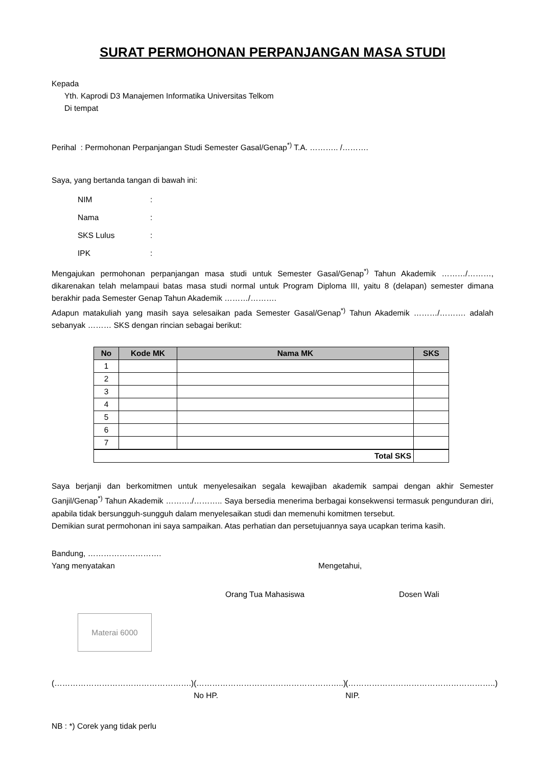SURAT PERMOHONAN PERPANJANGAN MASA STUDI
Kepada
Yth. Kaprodi D3 Manajemen Informatika Universitas Telkom
Di tempat
Perihal : Permohonan Perpanjangan Studi Semester Gasal/Genap<sup>*)</sup> T.A. ……….. /……….
Saya, yang bertanda tangan di bawah ini:
NIM:
Nama:
SKS Lulus:
IPK:
Mengajukan permohonan perpanjangan masa studi untuk Semester Gasal/Genap<sup>*)</sup> Tahun Akademik ………/………, dikarenakan telah melampaui batas masa studi normal untuk Program Diploma III, yaitu 8 (delapan) semester dimana berakhir pada Semester Genap Tahun Akademik ………/……….
Adapun matakuliah yang masih saya selesaikan pada Semester Gasal/Genap<sup>*)</sup> Tahun Akademik ………/………. adalah sebanyak ……… SKS dengan rincian sebagai berikut:
| No | Kode MK | Nama MK | SKS |
| --- | --- | --- | --- |
| 1 | | | |
| 2 | | | |
| 3 | | | |
| 4 | | | |
| 5 | | | |
| 6 | | | |
| 7 | | | |
| Total SKS | | | |
Saya berjanji dan berkomitmen untuk menyelesaikan segala kewajiban akademik sampai dengan akhir Semester Ganjil/Genap<sup>*)</sup> Tahun Akademik ………./……….. Saya bersedia menerima berbagai konsekwensi termasuk pengunduran diri, apabila tidak bersungguh-sungguh dalam menyelesaikan studi dan memenuhi komitmen tersebut.
Demikian surat permohonan ini saya sampaikan. Atas perhatian dan persetujuannya saya ucapkan terima kasih.
Bandung, ……………………….
Yang menyatakan Mengetahui,
Orang Tua Mahasiswa Dosen Wali
Materai 6000
(…………………………………………….) (………………………………………………..)
No HP. (………………………………………………..)
NIP.
NB : *) Corek yang tidak perlu